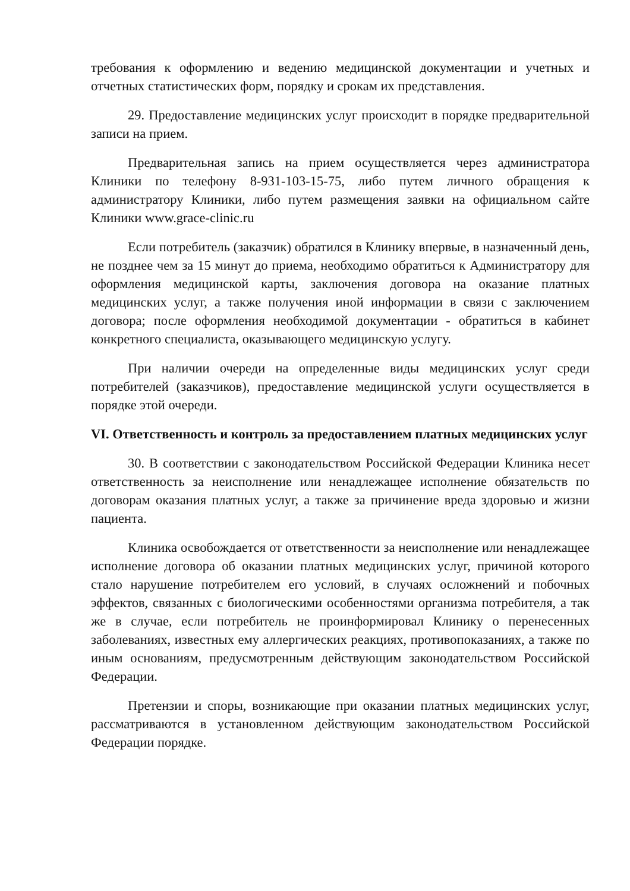требования к оформлению и ведению медицинской документации и учетных и отчетных статистических форм, порядку и срокам их представления.
29. Предоставление медицинских услуг происходит в порядке предварительной записи на прием.
Предварительная запись на прием осуществляется через администратора Клиники по телефону 8-931-103-15-75, либо путем личного обращения к администратору Клиники, либо путем размещения заявки на официальном сайте Клиники www.grace-clinic.ru
Если потребитель (заказчик) обратился в Клинику впервые, в назначенный день, не позднее чем за 15 минут до приема, необходимо обратиться к Администратору для оформления медицинской карты, заключения договора на оказание платных медицинских услуг, а также получения иной информации в связи с заключением договора; после оформления необходимой документации - обратиться в кабинет конкретного специалиста, оказывающего медицинскую услугу.
При наличии очереди на определенные виды медицинских услуг среди потребителей (заказчиков), предоставление медицинской услуги осуществляется в порядке этой очереди.
VI. Ответственность и контроль за предоставлением платных медицинских услуг
30. В соответствии с законодательством Российской Федерации Клиника несет ответственность за неисполнение или ненадлежащее исполнение обязательств по договорам оказания платных услуг, а также за причинение вреда здоровью и жизни пациента.
Клиника освобождается от ответственности за неисполнение или ненадлежащее исполнение договора об оказании платных медицинских услуг, причиной которого стало нарушение потребителем его условий, в случаях осложнений и побочных эффектов, связанных с биологическими особенностями организма потребителя, а так же в случае, если потребитель не проинформировал Клинику о перенесенных заболеваниях, известных ему аллергических реакциях, противопоказаниях, а также по иным основаниям, предусмотренным действующим законодательством Российской Федерации.
Претензии и споры, возникающие при оказании платных медицинских услуг, рассматриваются в установленном действующим законодательством Российской Федерации порядке.